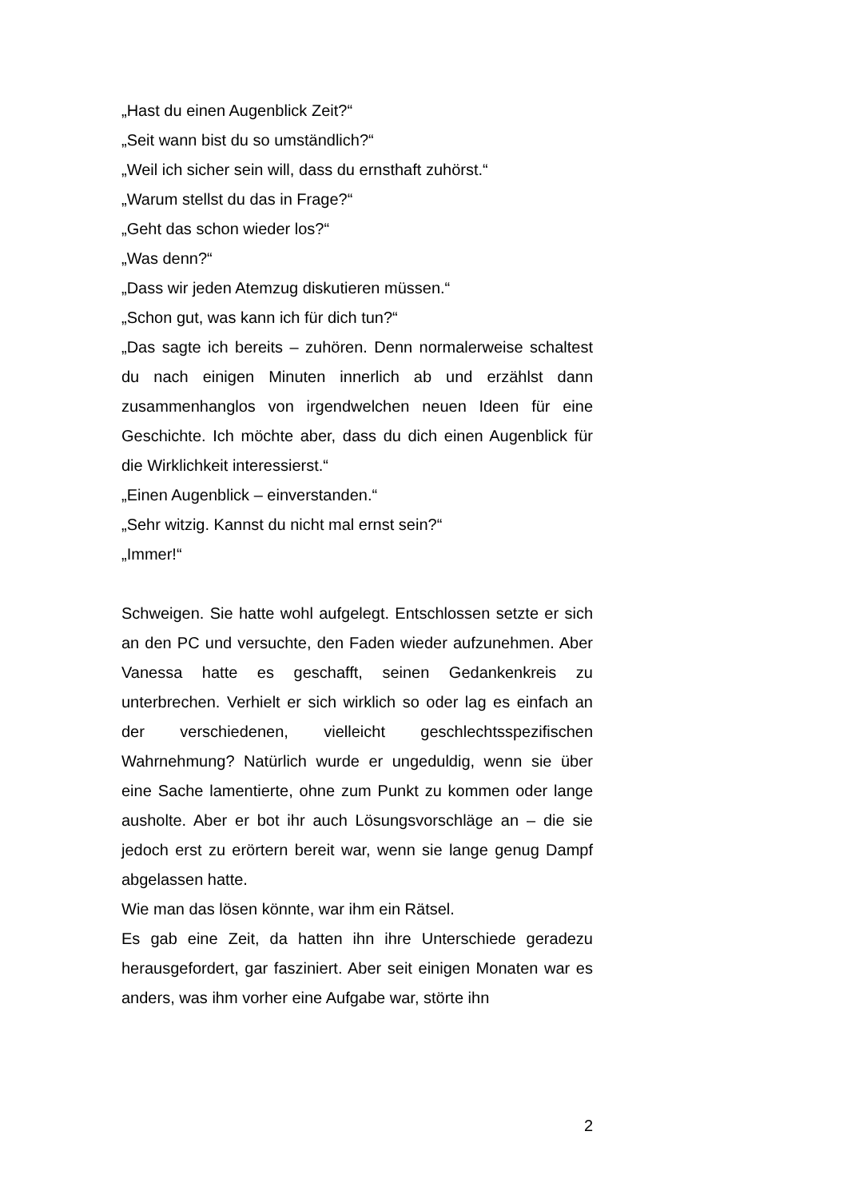„Hast du einen Augenblick Zeit?“
„Seit wann bist du so umständlich?“
„Weil ich sicher sein will, dass du ernsthaft zuhörst.“
„Warum stellst du das in Frage?“
„Geht das schon wieder los?“
„Was denn?“
„Dass wir jeden Atemzug diskutieren müssen.“
„Schon gut, was kann ich für dich tun?“
„Das sagte ich bereits – zuhören. Denn normalerweise schaltest du nach einigen Minuten innerlich ab und erzählst dann zusammenhanglos von irgendwelchen neuen Ideen für eine Geschichte. Ich möchte aber, dass du dich einen Augenblick für die Wirklichkeit interessierst.“
„Einen Augenblick – einverstanden.“
„Sehr witzig. Kannst du nicht mal ernst sein?“
„Immer!“
Schweigen. Sie hatte wohl aufgelegt. Entschlossen setzte er sich an den PC und versuchte, den Faden wieder aufzunehmen. Aber Vanessa hatte es geschafft, seinen Gedankenkreis zu unterbrechen. Verhielt er sich wirklich so oder lag es einfach an der verschiedenen, vielleicht geschlechtsspezifischen Wahrnehmung? Natürlich wurde er ungeduldig, wenn sie über eine Sache lamentierte, ohne zum Punkt zu kommen oder lange ausholte. Aber er bot ihr auch Lösungsvorschläge an – die sie jedoch erst zu erörtern bereit war, wenn sie lange genug Dampf abgelassen hatte.
Wie man das lösen könnte, war ihm ein Rätsel.
Es gab eine Zeit, da hatten ihn ihre Unterschiede geradezu herausgefordert, gar fasziniert. Aber seit einigen Monaten war es anders, was ihm vorher eine Aufgabe war, störte ihn
2